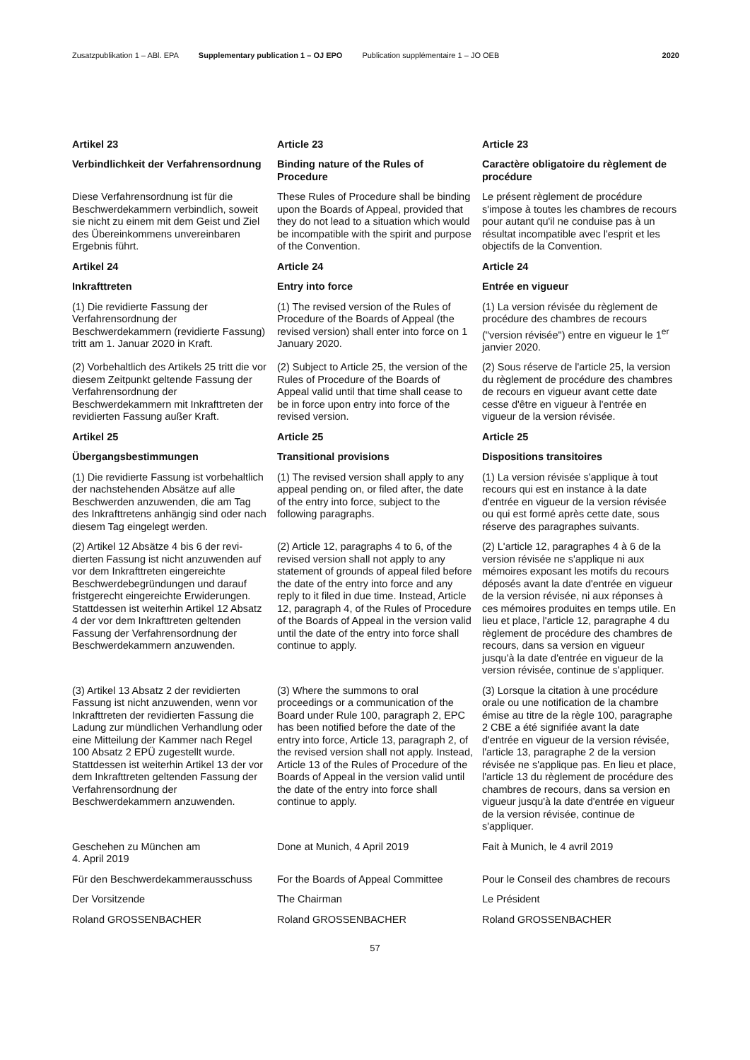Zusatzpublikation 1 – ABl. EPA Supplementary publication 1 – OJ EPO Publication supplémentaire 1 – JO OEB 2020
| Artikel 23 | Article 23 | Article 23 |
| Verbindlichkeit der Verfahrensord­nung | Binding nature of the Rules of Procedure | Caractère obligatoire du règlement de procédure |
| Diese Verfahrensordnung ist für die Beschwerdekammern verbindlich, soweit sie nicht zu einem mit dem Geist und Ziel des Übereinkommens unver­einbaren Ergebnis führt. | These Rules of Procedure shall be binding upon the Boards of Appeal, provided that they do not lead to a situation which would be incompatible with the spirit and purpose of the Convention. | Le présent règlement de procédure s'impose à toutes les chambres de recours pour autant qu'il ne conduise pas à un résultat incompatible avec l'esprit et les objectifs de la Convention. |
| Artikel 24 | Article 24 | Article 24 |
| Inkrafttreten | Entry into force | Entrée en vigueur |
| (1) Die revidierte Fassung der Verfahrensordnung der Beschwerdekammern (revidierte Fassung) tritt am 1. Januar 2020 in Kraft. | (1) The revised version of the Rules of Procedure of the Boards of Appeal (the revised version) shall enter into force on 1 January 2020. | (1) La version révisée du règlement de procédure des chambres de recours ("version révisée") entre en vigueur le 1<sup>er</sup> janvier 2020. |
| (2) Vorbehaltlich des Artikels 25 tritt die vor diesem Zeitpunkt geltende Fassung der Verfahrensordnung der Beschwerdekammern mit Inkrafttreten der revidierten Fassung außer Kraft. | (2) Subject to Article 25, the version of the Rules of Procedure of the Boards of Appeal valid until that time shall cease to be in force upon entry into force of the revised version. | (2) Sous réserve de l'article 25, la version du règlement de procédure des chambres de recours en vigueur avant cette date cesse d'être en vigueur à l'entrée en vigueur de la version révisée. |
| Artikel 25 | Article 25 | Article 25 |
| Übergangsbestimmungen | Transitional provisions | Dispositions transitoires |
| (1) Die revidierte Fassung ist vorbehalt­lich der nachstehenden Absätze auf alle Beschwerden anzuwenden, die am Tag des Inkrafttretens anhängig sind oder nach diesem Tag eingelegt werden. | (1) The revised version shall apply to any appeal pending on, or filed after, the date of the entry into force, subject to the following paragraphs. | (1) La version révisée s'applique à tout recours qui est en instance à la date d'entrée en vigueur de la version révisée ou qui est formé après cette date, sous réserve des paragraphes suivants. |
| (2) Artikel 12 Absätze 4 bis 6 der revi­dierten Fassung ist nicht anzuwenden auf vor dem Inkrafttreten eingereichte Beschwerdebegründungen und darauf fristgerecht eingereichte Erwiderungen. Stattdessen ist weiterhin Artikel 12 Absatz 4 der vor dem Inkrafttreten geltenden Fassung der Verfahrens­ordnung der Beschwerdekammern anzuwenden. | (2) Article 12, paragraphs 4 to 6, of the revised version shall not apply to any statement of grounds of appeal filed before the date of the entry into force and any reply to it filed in due time. Instead, Article 12, paragraph 4, of the Rules of Procedure of the Boards of Appeal in the version valid until the date of the entry into force shall continue to apply. | (2) L'article 12, paragraphes 4 à 6 de la version révisée ne s'applique ni aux mémoires exposant les motifs du recours déposés avant la date d'entrée en vigueur de la version révisée, ni aux réponses à ces mémoires produites en temps utile. En lieu et place, l'article 12, paragraphe 4 du règlement de procédure des chambres de recours, dans sa version en vigueur jusqu'à la date d'entrée en vigueur de la version révisée, continue de s'appliquer. |
| (3) Artikel 13 Absatz 2 der revidierten Fassung ist nicht anzuwenden, wenn vor Inkrafttreten der revidierten Fas­sung die Ladung zur mündlichen Ver­handlung oder eine Mitteilung der Kam­mer nach Regel 100 Absatz 2 EPÜ zugestellt wurde. Stattdessen ist weiterhin Artikel 13 der vor dem Inkraft­treten geltenden Fassung der Verfah­rensordnung der Beschwerdekammern anzuwenden. | (3) Where the summons to oral proceedings or a communication of the Board under Rule 100, paragraph 2, EPC has been notified before the date of the entry into force, Article 13, paragraph 2, of the revised version shall not apply. Instead, Article 13 of the Rules of Procedure of the Boards of Appeal in the version valid until the date of the entry into force shall continue to apply. | (3) Lorsque la citation à une procédure orale ou une notification de la chambre émise au titre de la règle 100, paragraphe 2 CBE a été signifiée avant la date d'entrée en vigueur de la version révisée, l'article 13, paragraphe 2 de la version révisée ne s'applique pas. En lieu et place, l'article 13 du règlement de procédure des chambres de recours, dans sa version en vigueur jusqu'à la date d'entrée en vigueur de la version révisée, continue de s'appliquer. |
| Geschehen zu München am 4. April 2019 | Done at Munich, 4 April 2019 | Fait à Munich, le 4 avril 2019 |
| Für den Beschwerdekammerausschuss | For the Boards of Appeal Committee | Pour le Conseil des chambres de recours |
| Der Vorsitzende | The Chairman | Le Président |
| Roland GROSSENBACHER | Roland GROSSENBACHER | Roland GROSSENBACHER |
57